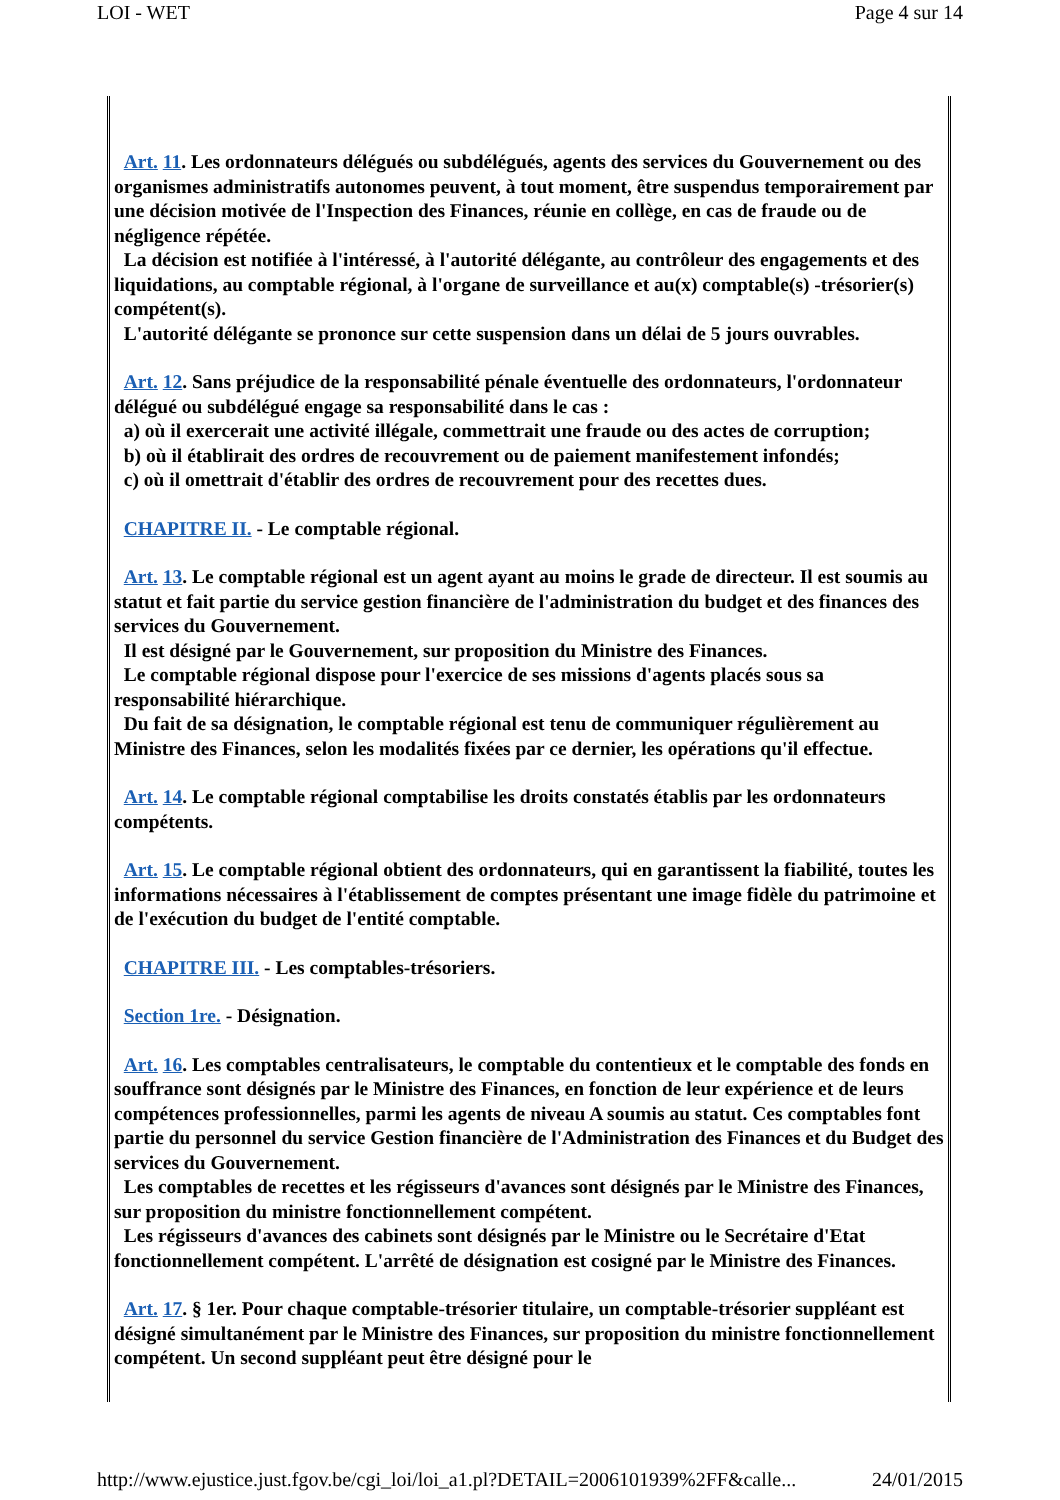LOI - WET Page 4 sur 14
Art. 11. Les ordonnateurs délégués ou subdélégués, agents des services du Gouvernement ou des organismes administratifs autonomes peuvent, à tout moment, être suspendus temporairement par une décision motivée de l'Inspection des Finances, réunie en collège, en cas de fraude ou de négligence répétée.
La décision est notifiée à l'intéressé, à l'autorité délégante, au contrôleur des engagements et des liquidations, au comptable régional, à l'organe de surveillance et au(x) comptable(s) -trésorier(s) compétent(s).
L'autorité délégante se prononce sur cette suspension dans un délai de 5 jours ouvrables.
Art. 12. Sans préjudice de la responsabilité pénale éventuelle des ordonnateurs, l'ordonnateur délégué ou subdélégué engage sa responsabilité dans le cas :
a) où il exercerait une activité illégale, commettrait une fraude ou des actes de corruption;
b) où il établirait des ordres de recouvrement ou de paiement manifestement infondés;
c) où il omettrait d'établir des ordres de recouvrement pour des recettes dues.
CHAPITRE II. - Le comptable régional.
Art. 13. Le comptable régional est un agent ayant au moins le grade de directeur. Il est soumis au statut et fait partie du service gestion financière de l'administration du budget et des finances des services du Gouvernement.
Il est désigné par le Gouvernement, sur proposition du Ministre des Finances.
Le comptable régional dispose pour l'exercice de ses missions d'agents placés sous sa responsabilité hiérarchique.
Du fait de sa désignation, le comptable régional est tenu de communiquer régulièrement au Ministre des Finances, selon les modalités fixées par ce dernier, les opérations qu'il effectue.
Art. 14. Le comptable régional comptabilise les droits constatés établis par les ordonnateurs compétents.
Art. 15. Le comptable régional obtient des ordonnateurs, qui en garantissent la fiabilité, toutes les informations nécessaires à l'établissement de comptes présentant une image fidèle du patrimoine et de l'exécution du budget de l'entité comptable.
CHAPITRE III. - Les comptables-trésoriers.
Section 1re. - Désignation.
Art. 16. Les comptables centralisateurs, le comptable du contentieux et le comptable des fonds en souffrance sont désignés par le Ministre des Finances, en fonction de leur expérience et de leurs compétences professionnelles, parmi les agents de niveau A soumis au statut. Ces comptables font partie du personnel du service Gestion financière de l'Administration des Finances et du Budget des services du Gouvernement.
Les comptables de recettes et les régisseurs d'avances sont désignés par le Ministre des Finances, sur proposition du ministre fonctionnellement compétent.
Les régisseurs d'avances des cabinets sont désignés par le Ministre ou le Secrétaire d'Etat fonctionnellement compétent. L'arrêté de désignation est cosigné par le Ministre des Finances.
Art. 17. § 1er. Pour chaque comptable-trésorier titulaire, un comptable-trésorier suppléant est désigné simultanément par le Ministre des Finances, sur proposition du ministre fonctionnellement compétent. Un second suppléant peut être désigné pour le
http://www.ejustice.just.fgov.be/cgi_loi/loi_a1.pl?DETAIL=2006101939%2FF&calle... 24/01/2015